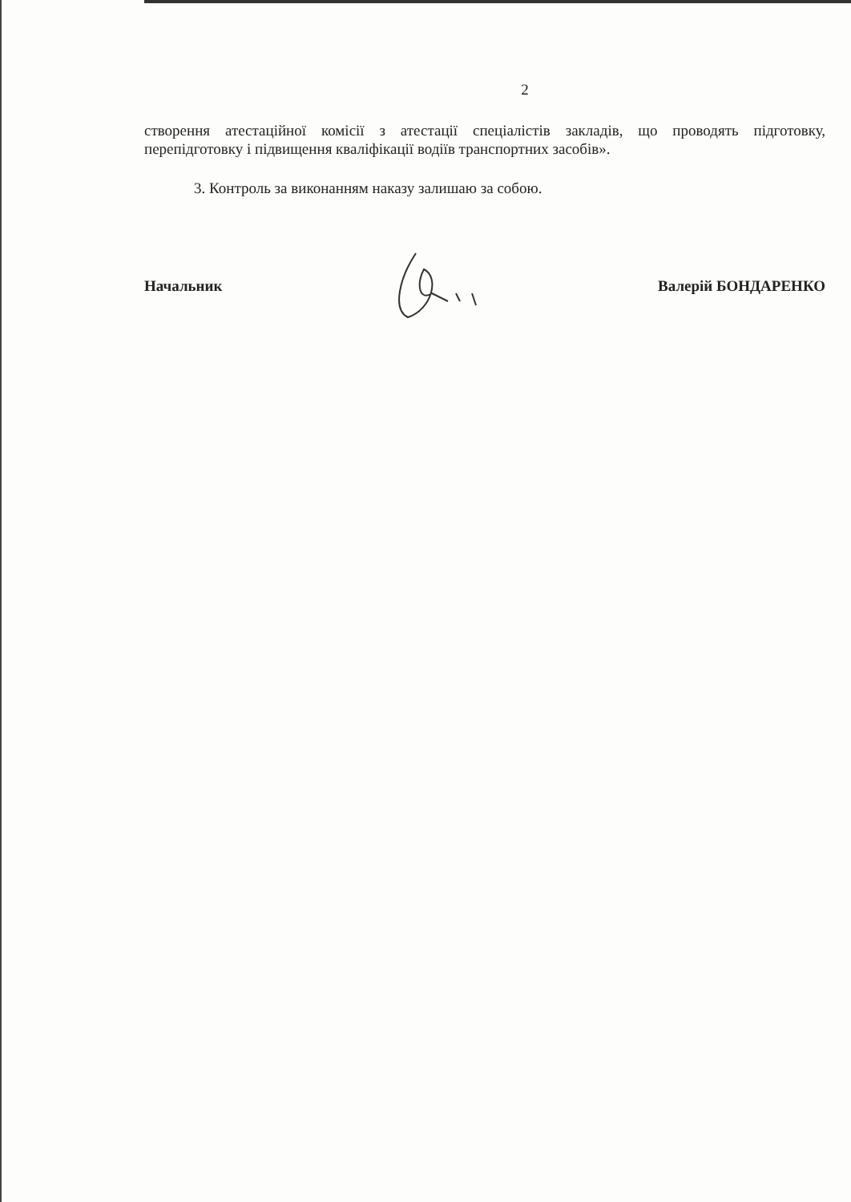2
створення атестаційної комісії з атестації спеціалістів закладів, що проводять підготовку, перепідготовку і підвищення кваліфікації водіїв транспортних засобів».
3. Контроль за виконанням наказу залишаю за собою.
Начальник Валерій БОНДАРЕНКО